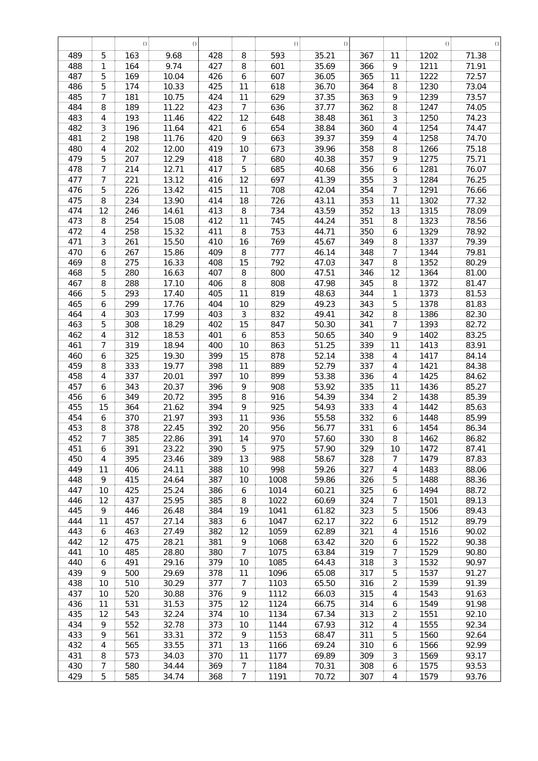| | | ( ) | ( ) | | | ( ) | ( ) | | | ( ) | ( ) |
| --- | --- | --- | --- | --- | --- | --- | --- | --- | --- | --- | --- |
| 489 | 5 | 163 | 9.68 | 428 | 8 | 593 | 35.21 | 367 | 11 | 1202 | 71.38 |
| 488 | 1 | 164 | 9.74 | 427 | 8 | 601 | 35.69 | 366 | 9 | 1211 | 71.91 |
| 487 | 5 | 169 | 10.04 | 426 | 6 | 607 | 36.05 | 365 | 11 | 1222 | 72.57 |
| 486 | 5 | 174 | 10.33 | 425 | 11 | 618 | 36.70 | 364 | 8 | 1230 | 73.04 |
| 485 | 7 | 181 | 10.75 | 424 | 11 | 629 | 37.35 | 363 | 9 | 1239 | 73.57 |
| 484 | 8 | 189 | 11.22 | 423 | 7 | 636 | 37.77 | 362 | 8 | 1247 | 74.05 |
| 483 | 4 | 193 | 11.46 | 422 | 12 | 648 | 38.48 | 361 | 3 | 1250 | 74.23 |
| 482 | 3 | 196 | 11.64 | 421 | 6 | 654 | 38.84 | 360 | 4 | 1254 | 74.47 |
| 481 | 2 | 198 | 11.76 | 420 | 9 | 663 | 39.37 | 359 | 4 | 1258 | 74.70 |
| 480 | 4 | 202 | 12.00 | 419 | 10 | 673 | 39.96 | 358 | 8 | 1266 | 75.18 |
| 479 | 5 | 207 | 12.29 | 418 | 7 | 680 | 40.38 | 357 | 9 | 1275 | 75.71 |
| 478 | 7 | 214 | 12.71 | 417 | 5 | 685 | 40.68 | 356 | 6 | 1281 | 76.07 |
| 477 | 7 | 221 | 13.12 | 416 | 12 | 697 | 41.39 | 355 | 3 | 1284 | 76.25 |
| 476 | 5 | 226 | 13.42 | 415 | 11 | 708 | 42.04 | 354 | 7 | 1291 | 76.66 |
| 475 | 8 | 234 | 13.90 | 414 | 18 | 726 | 43.11 | 353 | 11 | 1302 | 77.32 |
| 474 | 12 | 246 | 14.61 | 413 | 8 | 734 | 43.59 | 352 | 13 | 1315 | 78.09 |
| 473 | 8 | 254 | 15.08 | 412 | 11 | 745 | 44.24 | 351 | 8 | 1323 | 78.56 |
| 472 | 4 | 258 | 15.32 | 411 | 8 | 753 | 44.71 | 350 | 6 | 1329 | 78.92 |
| 471 | 3 | 261 | 15.50 | 410 | 16 | 769 | 45.67 | 349 | 8 | 1337 | 79.39 |
| 470 | 6 | 267 | 15.86 | 409 | 8 | 777 | 46.14 | 348 | 7 | 1344 | 79.81 |
| 469 | 8 | 275 | 16.33 | 408 | 15 | 792 | 47.03 | 347 | 8 | 1352 | 80.29 |
| 468 | 5 | 280 | 16.63 | 407 | 8 | 800 | 47.51 | 346 | 12 | 1364 | 81.00 |
| 467 | 8 | 288 | 17.10 | 406 | 8 | 808 | 47.98 | 345 | 8 | 1372 | 81.47 |
| 466 | 5 | 293 | 17.40 | 405 | 11 | 819 | 48.63 | 344 | 1 | 1373 | 81.53 |
| 465 | 6 | 299 | 17.76 | 404 | 10 | 829 | 49.23 | 343 | 5 | 1378 | 81.83 |
| 464 | 4 | 303 | 17.99 | 403 | 3 | 832 | 49.41 | 342 | 8 | 1386 | 82.30 |
| 463 | 5 | 308 | 18.29 | 402 | 15 | 847 | 50.30 | 341 | 7 | 1393 | 82.72 |
| 462 | 4 | 312 | 18.53 | 401 | 6 | 853 | 50.65 | 340 | 9 | 1402 | 83.25 |
| 461 | 7 | 319 | 18.94 | 400 | 10 | 863 | 51.25 | 339 | 11 | 1413 | 83.91 |
| 460 | 6 | 325 | 19.30 | 399 | 15 | 878 | 52.14 | 338 | 4 | 1417 | 84.14 |
| 459 | 8 | 333 | 19.77 | 398 | 11 | 889 | 52.79 | 337 | 4 | 1421 | 84.38 |
| 458 | 4 | 337 | 20.01 | 397 | 10 | 899 | 53.38 | 336 | 4 | 1425 | 84.62 |
| 457 | 6 | 343 | 20.37 | 396 | 9 | 908 | 53.92 | 335 | 11 | 1436 | 85.27 |
| 456 | 6 | 349 | 20.72 | 395 | 8 | 916 | 54.39 | 334 | 2 | 1438 | 85.39 |
| 455 | 15 | 364 | 21.62 | 394 | 9 | 925 | 54.93 | 333 | 4 | 1442 | 85.63 |
| 454 | 6 | 370 | 21.97 | 393 | 11 | 936 | 55.58 | 332 | 6 | 1448 | 85.99 |
| 453 | 8 | 378 | 22.45 | 392 | 20 | 956 | 56.77 | 331 | 6 | 1454 | 86.34 |
| 452 | 7 | 385 | 22.86 | 391 | 14 | 970 | 57.60 | 330 | 8 | 1462 | 86.82 |
| 451 | 6 | 391 | 23.22 | 390 | 5 | 975 | 57.90 | 329 | 10 | 1472 | 87.41 |
| 450 | 4 | 395 | 23.46 | 389 | 13 | 988 | 58.67 | 328 | 7 | 1479 | 87.83 |
| 449 | 11 | 406 | 24.11 | 388 | 10 | 998 | 59.26 | 327 | 4 | 1483 | 88.06 |
| 448 | 9 | 415 | 24.64 | 387 | 10 | 1008 | 59.86 | 326 | 5 | 1488 | 88.36 |
| 447 | 10 | 425 | 25.24 | 386 | 6 | 1014 | 60.21 | 325 | 6 | 1494 | 88.72 |
| 446 | 12 | 437 | 25.95 | 385 | 8 | 1022 | 60.69 | 324 | 7 | 1501 | 89.13 |
| 445 | 9 | 446 | 26.48 | 384 | 19 | 1041 | 61.82 | 323 | 5 | 1506 | 89.43 |
| 444 | 11 | 457 | 27.14 | 383 | 6 | 1047 | 62.17 | 322 | 6 | 1512 | 89.79 |
| 443 | 6 | 463 | 27.49 | 382 | 12 | 1059 | 62.89 | 321 | 4 | 1516 | 90.02 |
| 442 | 12 | 475 | 28.21 | 381 | 9 | 1068 | 63.42 | 320 | 6 | 1522 | 90.38 |
| 441 | 10 | 485 | 28.80 | 380 | 7 | 1075 | 63.84 | 319 | 7 | 1529 | 90.80 |
| 440 | 6 | 491 | 29.16 | 379 | 10 | 1085 | 64.43 | 318 | 3 | 1532 | 90.97 |
| 439 | 9 | 500 | 29.69 | 378 | 11 | 1096 | 65.08 | 317 | 5 | 1537 | 91.27 |
| 438 | 10 | 510 | 30.29 | 377 | 7 | 1103 | 65.50 | 316 | 2 | 1539 | 91.39 |
| 437 | 10 | 520 | 30.88 | 376 | 9 | 1112 | 66.03 | 315 | 4 | 1543 | 91.63 |
| 436 | 11 | 531 | 31.53 | 375 | 12 | 1124 | 66.75 | 314 | 6 | 1549 | 91.98 |
| 435 | 12 | 543 | 32.24 | 374 | 10 | 1134 | 67.34 | 313 | 2 | 1551 | 92.10 |
| 434 | 9 | 552 | 32.78 | 373 | 10 | 1144 | 67.93 | 312 | 4 | 1555 | 92.34 |
| 433 | 9 | 561 | 33.31 | 372 | 9 | 1153 | 68.47 | 311 | 5 | 1560 | 92.64 |
| 432 | 4 | 565 | 33.55 | 371 | 13 | 1166 | 69.24 | 310 | 6 | 1566 | 92.99 |
| 431 | 8 | 573 | 34.03 | 370 | 11 | 1177 | 69.89 | 309 | 3 | 1569 | 93.17 |
| 430 | 7 | 580 | 34.44 | 369 | 7 | 1184 | 70.31 | 308 | 6 | 1575 | 93.53 |
| 429 | 5 | 585 | 34.74 | 368 | 7 | 1191 | 70.72 | 307 | 4 | 1579 | 93.76 |